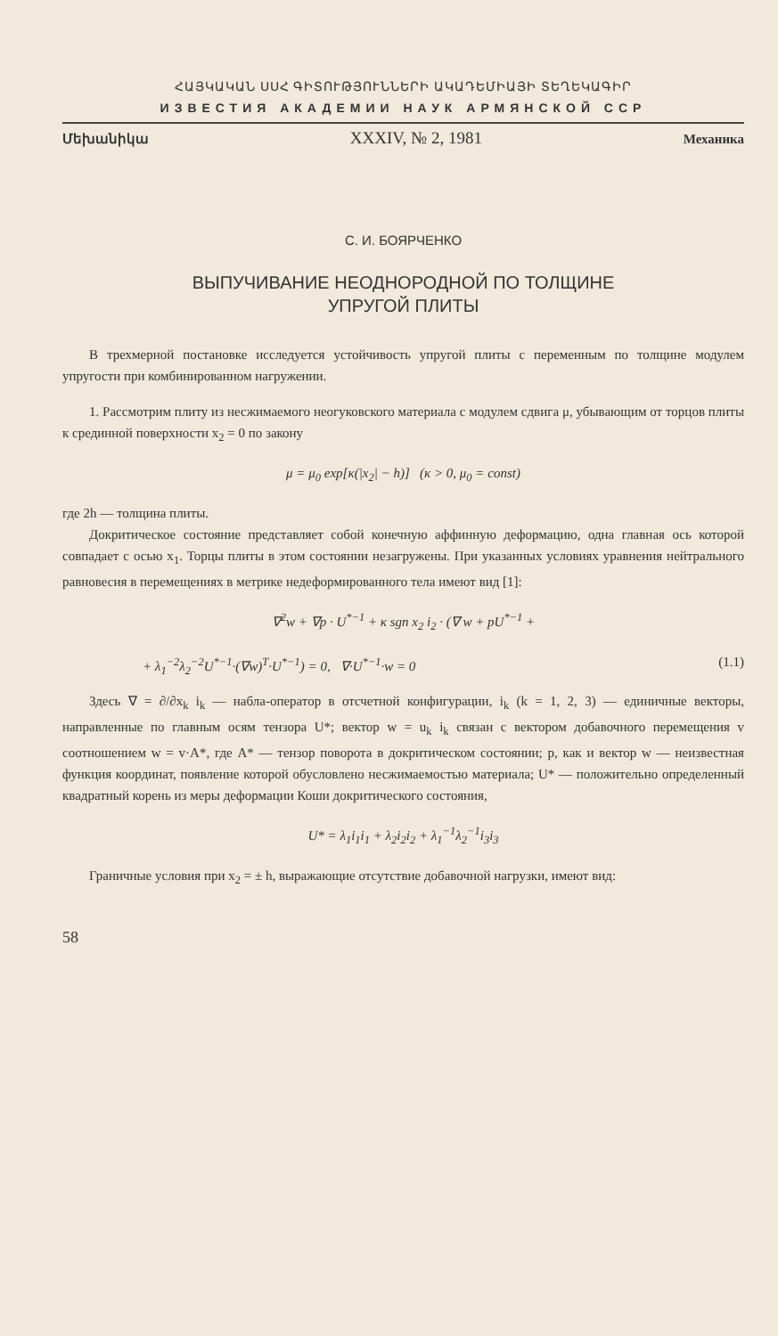ՀԱՅԿԱԿԱՆ ՍՍՀ ԳԻՏՈՒԹՅՈՒՆՆԵՐԻ ԱԿԱԴԵՄԻԱՅԻ ՏԵՂԵԿԱԳԻՐ
ИЗВЕСТИЯ АКАДЕМИИ НАУК АРМЯНСКОЙ ССР
Մեխանիկա XXXIV, № 2, 1981 Механика
С. И. БОЯРЧЕНКО
ВЫПУЧИВАНИЕ НЕОДНОРОДНОЙ ПО ТОЛЩИНЕ
УПРУГОЙ ПЛИТЫ
В трехмерной постановке исследуется устойчивость упругой плиты с переменным по толщине модулем упругости при комбинированном нагружении.
1. Рассмотрим плиту из несжимаемого неогуковского материала с модулем сдвига μ, убывающим от торцов плиты к срединной поверхности x<sub>2</sub> = 0 по закону
μ = μ<sub>0</sub> exp[κ(|x<sub>2</sub>| − h)] (κ > 0, μ<sub>0</sub> = const)
где 2h — толщина плиты.
Докритическое состояние представляет собой конечную аффинную деформацию, одна главная ось которой совпадает с осью x<sub>1</sub>. Торцы плиты в этом состоянии незагружены. При указанных условиях уравнения нейтрального равновесия в перемещениях в метрике недеформированного тела имеют вид [1]:
∇<sup>2</sup>w + ∇p · U<sup>*−1</sup> + κ sgn x<sub>2</sub> i<sub>2</sub> · (∇ w + pU<sup>*−1</sup> +
+ λ<sub>1</sub><sup>−2</sup>λ<sub>2</sub><sup>−2</sup>U<sup>*−1</sup>·(∇w)<sup>T</sup>·U<sup>*−1</sup>) = 0, ∇·U<sup>*−1</sup>·w = 0 (1.1)
Здесь ∇ = ∂/∂x<sub>k</sub> i<sub>k</sub> — набла-оператор в отсчетной конфигурации, i<sub>k</sub> (k = 1, 2, 3) — единичные векторы, направленные по главным осям тензора U*; вектор w = u<sub>k</sub> i<sub>k</sub> связан с вектором добавочного перемещения v соотношением w = v·A*, где A* — тензор поворота в докритическом состоянии; p, как и вектор w — неизвестная функция координат, появление которой обусловлено несжимаемостью материала; U* — положительно определенный квадратный корень из меры деформации Коши докритического состояния,
U* = λ<sub>1</sub>i<sub>1</sub>i<sub>1</sub> + λ<sub>2</sub>i<sub>2</sub>i<sub>2</sub> + λ<sub>1</sub><sup>−1</sup>λ<sub>2</sub><sup>−1</sup>i<sub>3</sub>i<sub>3</sub>
Граничные условия при x<sub>2</sub> = ± h, выражающие отсутствие добавочной нагрузки, имеют вид:
58